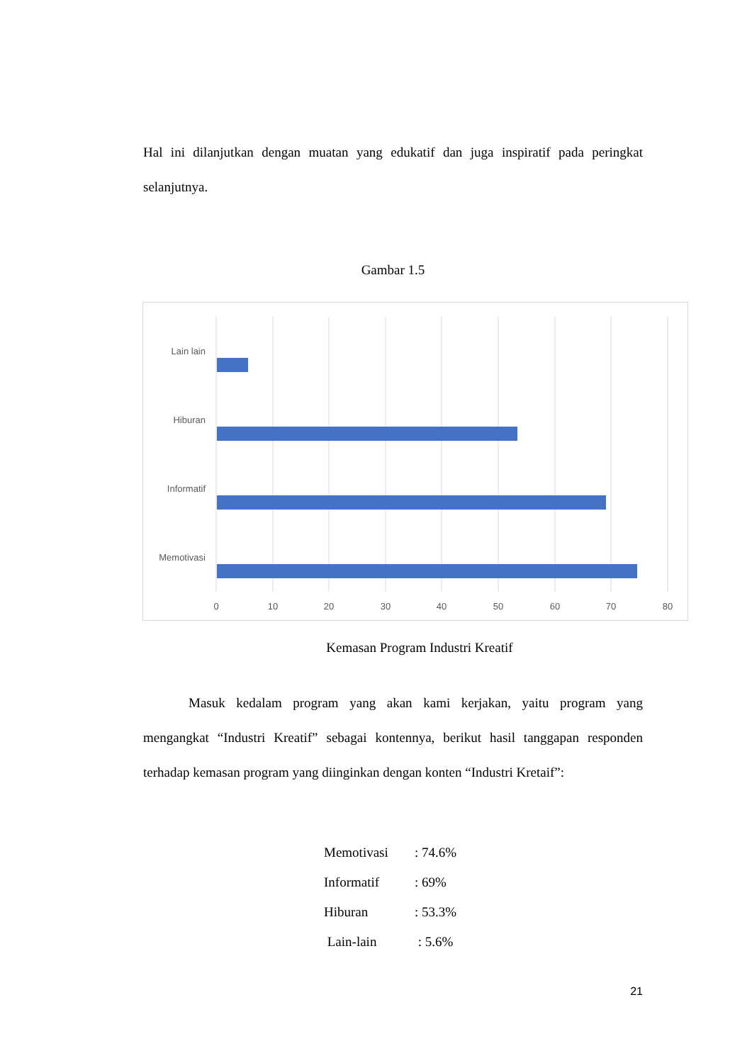Hal ini dilanjutkan dengan muatan yang edukatif dan juga inspiratif pada peringkat selanjutnya.
Gambar 1.5
Lain lain
Hiburan
Informatif
Memotivasi
0
10
20
30
40
50
60
70
80
Kemasan Program Industri Kreatif
Masuk kedalam program yang akan kami kerjakan, yaitu program yang mengangkat “Industri Kreatif” sebagai kontennya, berikut hasil tanggapan responden terhadap kemasan program yang diinginkan dengan konten “Industri Kretaif”:
Memotivasi: 74.6%
Informatif: 69%
Hiburan: 53.3%
Lain-lain : 5.6%
21